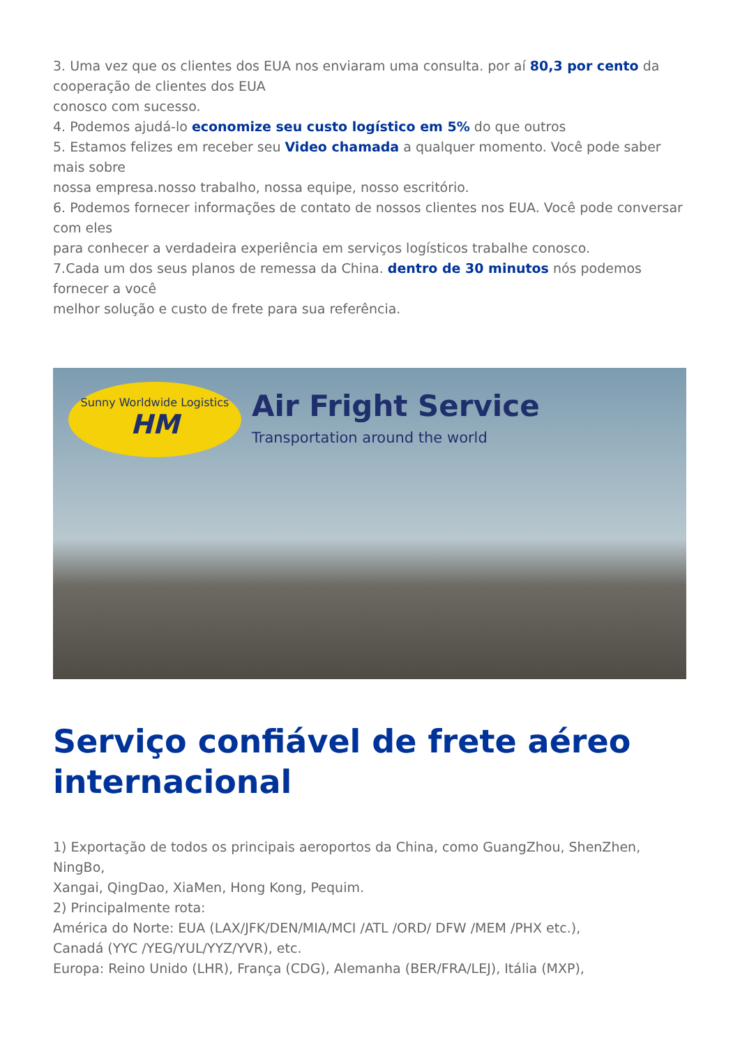3. Uma vez que os clientes dos EUA nos enviaram uma consulta. por aí 80,3 por cento da cooperação de clientes dos EUA
conosco com sucesso.
4. Podemos ajudá-lo economize seu custo logístico em 5% do que outros
5. Estamos felizes em receber seu Video chamada a qualquer momento. Você pode saber mais sobre
nossa empresa.nosso trabalho, nossa equipe, nosso escritório.
6. Podemos fornecer informações de contato de nossos clientes nos EUA. Você pode conversar com eles
para conhecer a verdadeira experiência em serviços logísticos trabalhe conosco.
7.Cada um dos seus planos de remessa da China. dentro de 30 minutos nós podemos fornecer a você
melhor solução e custo de frete para sua referência.
Sunny Worldwide Logistics
HM
Air Fright Service
Transportation around the world
Serviço confiável de frete aéreo internacional
1) Exportação de todos os principais aeroportos da China, como GuangZhou, ShenZhen, NingBo,
Xangai, QingDao, XiaMen, Hong Kong, Pequim.
2) Principalmente rota:
América do Norte: EUA (LAX/JFK/DEN/MIA/MCI /ATL /ORD/ DFW /MEM /PHX etc.),
Canadá (YYC /YEG/YUL/YYZ/YVR), etc.
Europa: Reino Unido (LHR), França (CDG), Alemanha (BER/FRA/LEJ), Itália (MXP),